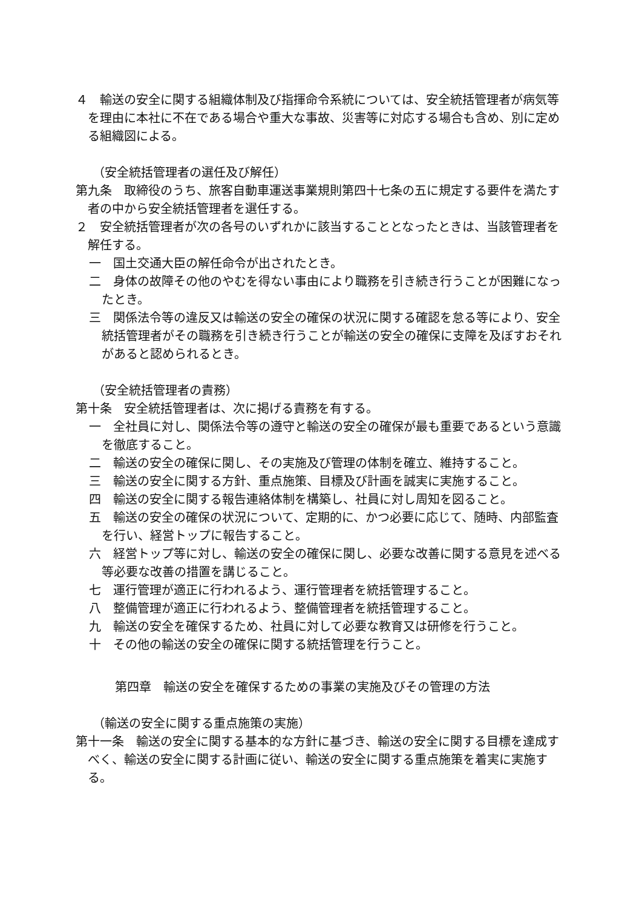４　輸送の安全に関する組織体制及び指揮命令系統については、安全統括管理者が病気等を理由に本社に不在である場合や重大な事故、災害等に対応する場合も含め、別に定める組織図による。
（安全統括管理者の選任及び解任）
第九条　取締役のうち、旅客自動車運送事業規則第四十七条の五に規定する要件を満たす者の中から安全統括管理者を選任する。
２　安全統括管理者が次の各号のいずれかに該当することとなったときは、当該管理者を解任する。
一　国土交通大臣の解任命令が出されたとき。
二　身体の故障その他のやむを得ない事由により職務を引き続き行うことが困難になったとき。
三　関係法令等の違反又は輸送の安全の確保の状況に関する確認を怠る等により、安全統括管理者がその職務を引き続き行うことが輸送の安全の確保に支障を及ぼすおそれがあると認められるとき。
（安全統括管理者の責務）
第十条　安全統括管理者は、次に掲げる責務を有する。
一　全社員に対し、関係法令等の遵守と輸送の安全の確保が最も重要であるという意識を徹底すること。
二　輸送の安全の確保に関し、その実施及び管理の体制を確立、維持すること。
三　輸送の安全に関する方針、重点施策、目標及び計画を誠実に実施すること。
四　輸送の安全に関する報告連絡体制を構築し、社員に対し周知を図ること。
五　輸送の安全の確保の状況について、定期的に、かつ必要に応じて、随時、内部監査を行い、経営トップに報告すること。
六　経営トップ等に対し、輸送の安全の確保に関し、必要な改善に関する意見を述べる等必要な改善の措置を講じること。
七　運行管理が適正に行われるよう、運行管理者を統括管理すること。
八　整備管理が適正に行われるよう、整備管理者を統括管理すること。
九　輸送の安全を確保するため、社員に対して必要な教育又は研修を行うこと。
十　その他の輸送の安全の確保に関する統括管理を行うこと。
第四章　輸送の安全を確保するための事業の実施及びその管理の方法
（輸送の安全に関する重点施策の実施）
第十一条　輸送の安全に関する基本的な方針に基づき、輸送の安全に関する目標を達成すべく、輸送の安全に関する計画に従い、輸送の安全に関する重点施策を着実に実施する。